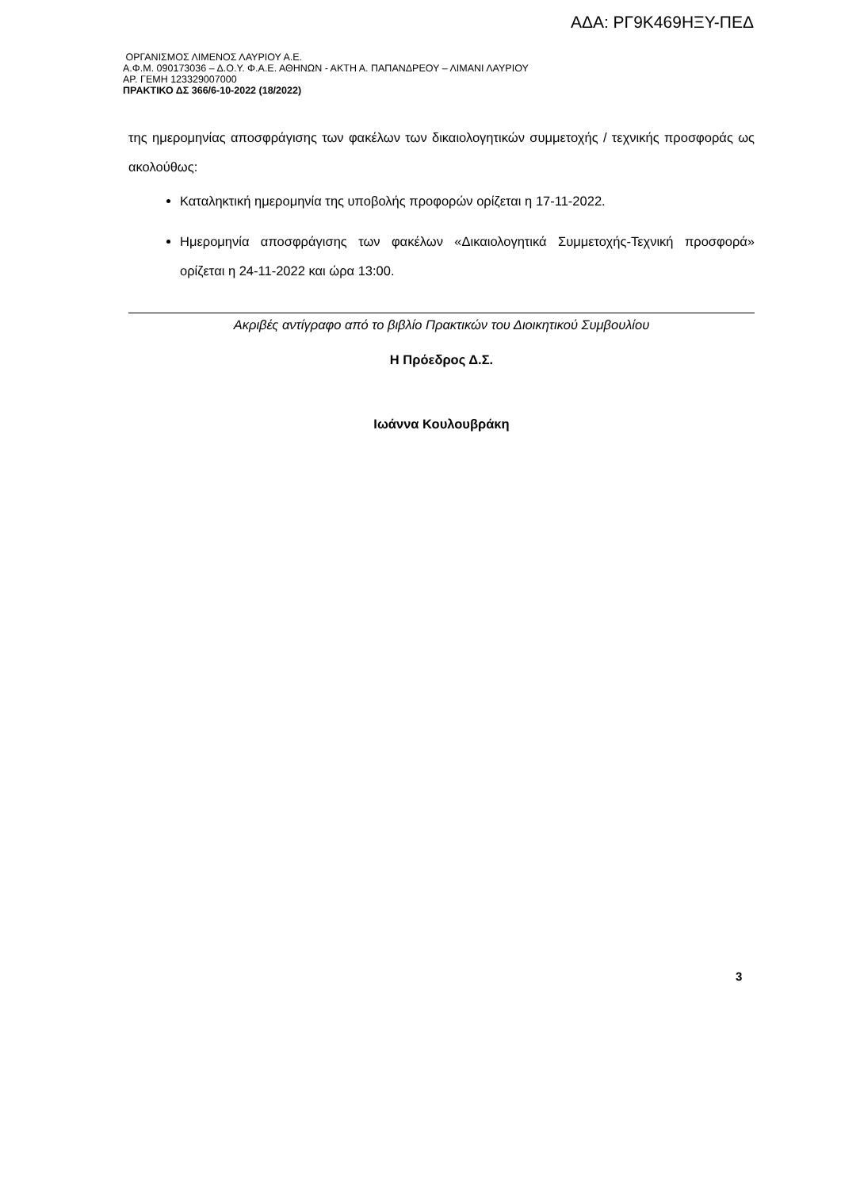ΑΔΑ: ΡΓ9Κ469ΗΞΥ-ΠΕΔ
ΟΡΓΑΝΙΣΜΟΣ ΛΙΜΕΝΟΣ ΛΑΥΡΙΟΥ Α.Ε.
Α.Φ.Μ. 090173036 – Δ.Ο.Υ. Φ.Α.Ε. ΑΘΗΝΩΝ - ΑΚΤΗ Α. ΠΑΠΑΝΔΡΕΟΥ – ΛΙΜΑΝΙ ΛΑΥΡΙΟΥ
ΑΡ. ΓΕΜΗ 123329007000
ΠΡΑΚΤΙΚΟ ΔΣ 366/6-10-2022 (18/2022)
της ημερομηνίας αποσφράγισης των φακέλων των δικαιολογητικών συμμετοχής / τεχνικής προσφοράς ως ακολούθως:
Καταληκτική ημερομηνία της υποβολής προφορών ορίζεται η 17-11-2022.
Ημερομηνία αποσφράγισης των φακέλων «Δικαιολογητικά Συμμετοχής-Τεχνική προσφορά» ορίζεται η 24-11-2022 και ώρα 13:00.
Ακριβές αντίγραφο από το βιβλίο Πρακτικών του Διοικητικού Συμβουλίου
Η Πρόεδρος Δ.Σ.
Ιωάννα Κουλουβράκη
3